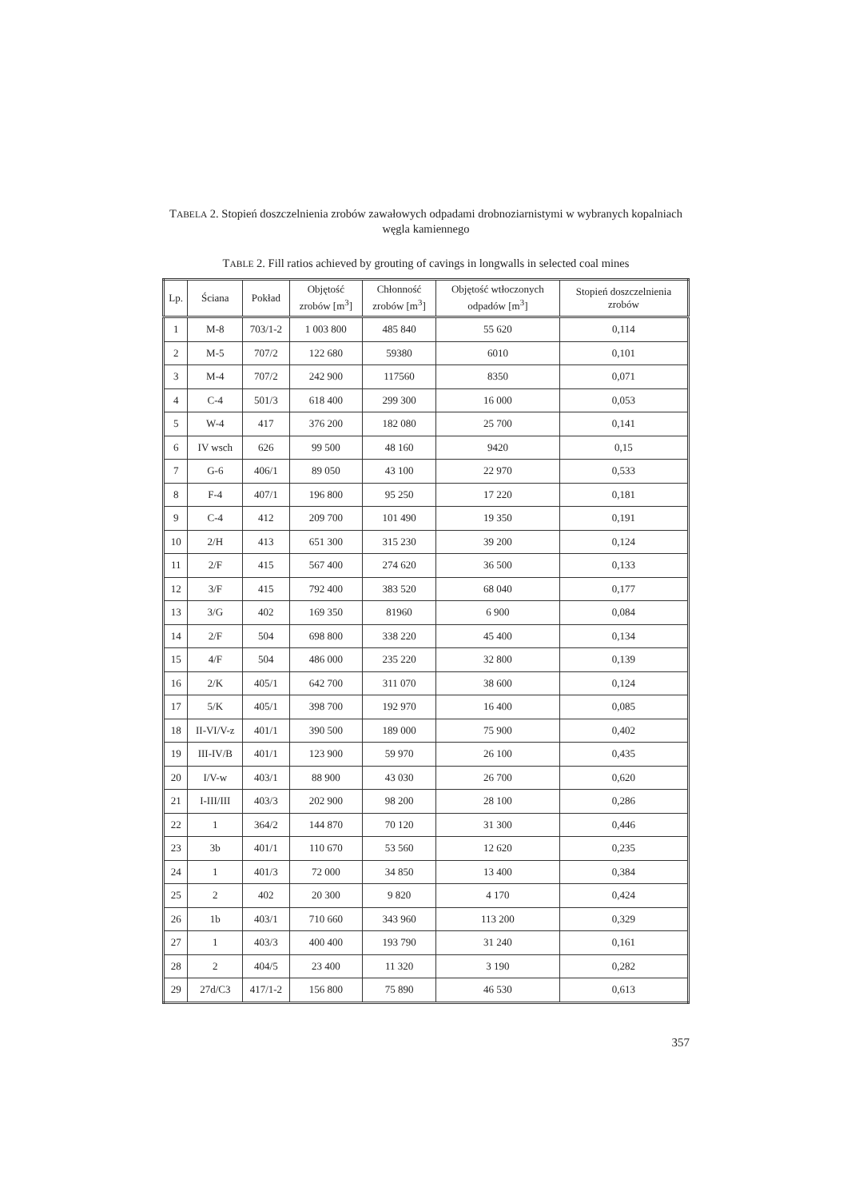TABELA 2. Stopień doszczelnienia zrobów zawałowych odpadami drobnoziarnistymi w wybranych kopalniach węgla kamiennego
TABLE 2. Fill ratios achieved by grouting of cavings in longwalls in selected coal mines
| Lp. | Ściana | Pokład | Objętość zrobów [m<sup>3</sup>] | Chłonność zrobów [m<sup>3</sup>] | Objętość wtłoczonych odpadów [m<sup>3</sup>] | Stopień doszczelnienia zrobów |
| --- | --- | --- | --- | --- | --- | --- |
| 1 | M-8 | 703/1-2 | 1 003 800 | 485 840 | 55 620 | 0,114 |
| 2 | M-5 | 707/2 | 122 680 | 59380 | 6010 | 0,101 |
| 3 | M-4 | 707/2 | 242 900 | 117560 | 8350 | 0,071 |
| 4 | C-4 | 501/3 | 618 400 | 299 300 | 16 000 | 0,053 |
| 5 | W-4 | 417 | 376 200 | 182 080 | 25 700 | 0,141 |
| 6 | IV wsch | 626 | 99 500 | 48 160 | 9420 | 0,15 |
| 7 | G-6 | 406/1 | 89 050 | 43 100 | 22 970 | 0,533 |
| 8 | F-4 | 407/1 | 196 800 | 95 250 | 17 220 | 0,181 |
| 9 | C-4 | 412 | 209 700 | 101 490 | 19 350 | 0,191 |
| 10 | 2/H | 413 | 651 300 | 315 230 | 39 200 | 0,124 |
| 11 | 2/F | 415 | 567 400 | 274 620 | 36 500 | 0,133 |
| 12 | 3/F | 415 | 792 400 | 383 520 | 68 040 | 0,177 |
| 13 | 3/G | 402 | 169 350 | 81960 | 6 900 | 0,084 |
| 14 | 2/F | 504 | 698 800 | 338 220 | 45 400 | 0,134 |
| 15 | 4/F | 504 | 486 000 | 235 220 | 32 800 | 0,139 |
| 16 | 2/K | 405/1 | 642 700 | 311 070 | 38 600 | 0,124 |
| 17 | 5/K | 405/1 | 398 700 | 192 970 | 16 400 | 0,085 |
| 18 | II-VI/V-z | 401/1 | 390 500 | 189 000 | 75 900 | 0,402 |
| 19 | III-IV/B | 401/1 | 123 900 | 59 970 | 26 100 | 0,435 |
| 20 | I/V-w | 403/1 | 88 900 | 43 030 | 26 700 | 0,620 |
| 21 | I-III/III | 403/3 | 202 900 | 98 200 | 28 100 | 0,286 |
| 22 | 1 | 364/2 | 144 870 | 70 120 | 31 300 | 0,446 |
| 23 | 3b | 401/1 | 110 670 | 53 560 | 12 620 | 0,235 |
| 24 | 1 | 401/3 | 72 000 | 34 850 | 13 400 | 0,384 |
| 25 | 2 | 402 | 20 300 | 9 820 | 4 170 | 0,424 |
| 26 | 1b | 403/1 | 710 660 | 343 960 | 113 200 | 0,329 |
| 27 | 1 | 403/3 | 400 400 | 193 790 | 31 240 | 0,161 |
| 28 | 2 | 404/5 | 23 400 | 11 320 | 3 190 | 0,282 |
| 29 | 27d/C3 | 417/1-2 | 156 800 | 75 890 | 46 530 | 0,613 |
357